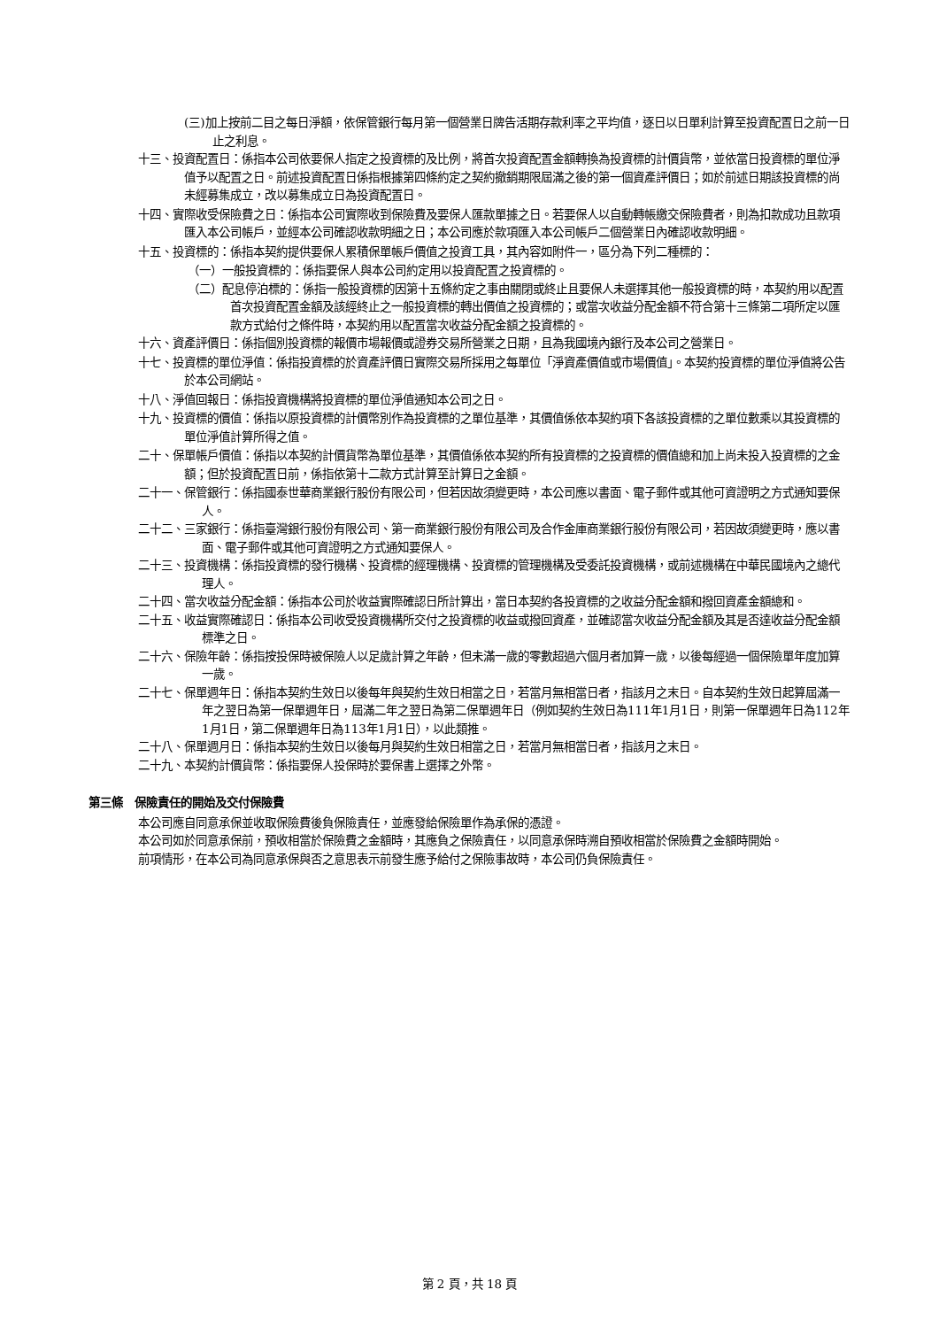(三)加上按前二目之每日淨額，依保管銀行每月第一個營業日牌告活期存款利率之平均值，逐日以日單利計算至投資配置日之前一日止之利息。
十三、投資配置日：係指本公司依要保人指定之投資標的及比例，將首次投資配置金額轉換為投資標的計價貨幣，並依當日投資標的單位淨值予以配置之日。前述投資配置日係指根據第四條約定之契約撤銷期限屆滿之後的第一個資產評價日；如於前述日期該投資標的尚未經募集成立，改以募集成立日為投資配置日。
十四、實際收受保險費之日：係指本公司實際收到保險費及要保人匯款單據之日。若要保人以自動轉帳繳交保險費者，則為扣款成功且款項匯入本公司帳戶，並經本公司確認收款明細之日；本公司應於款項匯入本公司帳戶二個營業日內確認收款明細。
十五、投資標的：係指本契約提供要保人累積保單帳戶價值之投資工具，其內容如附件一，區分為下列二種標的：
（一）一般投資標的：係指要保人與本公司約定用以投資配置之投資標的。
（二）配息停泊標的：係指一般投資標的因第十五條約定之事由關閉或終止且要保人未選擇其他一般投資標的時，本契約用以配置首次投資配置金額及該經終止之一般投資標的轉出價值之投資標的；或當次收益分配金額不符合第十三條第二項所定以匯款方式給付之條件時，本契約用以配置當次收益分配金額之投資標的。
十六、資產評價日：係指個別投資標的報價市場報價或證券交易所營業之日期，且為我國境內銀行及本公司之營業日。
十七、投資標的單位淨值：係指投資標的於資產評價日實際交易所採用之每單位「淨資產價值或市場價值」。本契約投資標的單位淨值將公告於本公司網站。
十八、淨值回報日：係指投資機構將投資標的單位淨值通知本公司之日。
十九、投資標的價值：係指以原投資標的計價幣別作為投資標的之單位基準，其價值係依本契約項下各該投資標的之單位數乘以其投資標的單位淨值計算所得之值。
二十、保單帳戶價值：係指以本契約計價貨幣為單位基準，其價值係依本契約所有投資標的之投資標的價值總和加上尚未投入投資標的之金額；但於投資配置日前，係指依第十二款方式計算至計算日之金額。
二十一、保管銀行：係指國泰世華商業銀行股份有限公司，但若因故須變更時，本公司應以書面、電子郵件或其他可資證明之方式通知要保人。
二十二、三家銀行：係指臺灣銀行股份有限公司、第一商業銀行股份有限公司及合作金庫商業銀行股份有限公司，若因故須變更時，應以書面、電子郵件或其他可資證明之方式通知要保人。
二十三、投資機構：係指投資標的發行機構、投資標的經理機構、投資標的管理機構及受委託投資機構，或前述機構在中華民國境內之總代理人。
二十四、當次收益分配金額：係指本公司於收益實際確認日所計算出，當日本契約各投資標的之收益分配金額和撥回資產金額總和。
二十五、收益實際確認日：係指本公司收受投資機構所交付之投資標的收益或撥回資產，並確認當次收益分配金額及其是否達收益分配金額標準之日。
二十六、保險年齡：係指按投保時被保險人以足歲計算之年齡，但未滿一歲的零數超過六個月者加算一歲，以後每經過一個保險單年度加算一歲。
二十七、保單週年日：係指本契約生效日以後每年與契約生效日相當之日，若當月無相當日者，指該月之末日。自本契約生效日起算屆滿一年之翌日為第一保單週年日，屆滿二年之翌日為第二保單週年日（例如契約生效日為111年1月1日，則第一保單週年日為112年1月1日，第二保單週年日為113年1月1日），以此類推。
二十八、保單週月日：係指本契約生效日以後每月與契約生效日相當之日，若當月無相當日者，指該月之末日。
二十九、本契約計價貨幣：係指要保人投保時於要保書上選擇之外幣。
第三條　保險責任的開始及交付保險費
本公司應自同意承保並收取保險費後負保險責任，並應發給保險單作為承保的憑證。
本公司如於同意承保前，預收相當於保險費之金額時，其應負之保險責任，以同意承保時溯自預收相當於保險費之金額時開始。
前項情形，在本公司為同意承保與否之意思表示前發生應予給付之保險事故時，本公司仍負保險責任。
第 2 頁，共 18 頁